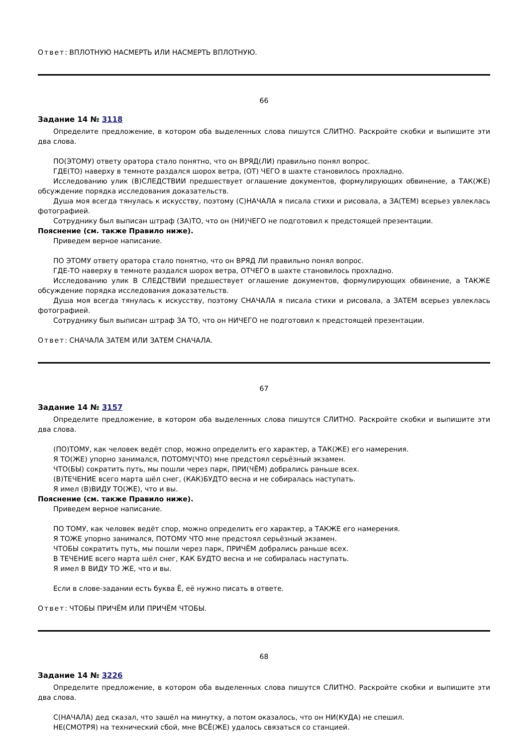Ответ: ВПЛОТНУЮ НАСМЕРТЬ ИЛИ НАСМЕРТЬ ВПЛОТНУЮ.
66
Задание 14 № 3118
Определите предложение, в котором оба выделенных слова пишутся СЛИТНО. Раскройте скобки и выпишите эти два слова.
ПО(ЭТОМУ) ответу оратора стало понятно, что он ВРЯД(ЛИ) правильно понял вопрос.
ГДЕ(ТО) наверху в темноте раздался шорох ветра, (ОТ) ЧЕГО в шахте становилось прохладно.
Исследованию улик (В)СЛЕДСТВИИ предшествует оглашение документов, формулирующих обвинение, а ТАК(ЖЕ) обсуждение порядка исследования доказательств.
Душа моя всегда тянулась к искусству, поэтому (С)НАЧАЛА я писала стихи и рисовала, а ЗА(ТЕМ) всерьез увлеклась фотографией.
Сотруднику был выписан штраф (ЗА)ТО, что он (НИ)ЧЕГО не подготовил к предстоящей презентации.
Пояснение (см. также Правило ниже).
Приведем верное написание.
ПО ЭТОМУ ответу оратора стало понятно, что он ВРЯД ЛИ правильно понял вопрос.
ГДЕ-ТО наверху в темноте раздался шорох ветра, ОТЧЕГО в шахте становилось прохладно.
Исследованию улик В СЛЕДСТВИИ предшествует оглашение документов, формулирующих обвинение, а ТАКЖЕ обсуждение порядка исследования доказательств.
Душа моя всегда тянулась к искусству, поэтому СНАЧАЛА я писала стихи и рисовала, а ЗАТЕМ всерьез увлеклась фотографией.
Сотруднику был выписан штраф ЗА ТО, что он НИЧЕГО не подготовил к предстоящей презентации.
Ответ: СНАЧАЛА ЗАТЕМ ИЛИ ЗАТЕМ СНАЧАЛА.
67
Задание 14 № 3157
Определите предложение, в котором оба выделенных слова пишутся СЛИТНО. Раскройте скобки и выпишите эти два слова.
(ПО)ТОМУ, как человек ведёт спор, можно определить его характер, а ТАК(ЖЕ) его намерения.
Я ТО(ЖЕ) упорно занимался, ПОТОМУ(ЧТО) мне предстоял серьёзный экзамен.
ЧТО(БЫ) сократить путь, мы пошли через парк, ПРИ(ЧЁМ) добрались раньше всех.
(В)ТЕЧЕНИЕ всего марта шёл снег, (КАК)БУДТО весна и не собиралась наступать.
Я имел (В)ВИДУ ТО(ЖЕ), что и вы.
Пояснение (см. также Правило ниже).
Приведем верное написание.
ПО ТОМУ, как человек ведёт спор, можно определить его характер, а ТАКЖЕ его намерения.
Я ТОЖЕ упорно занимался, ПОТОМУ ЧТО мне предстоял серьёзный экзамен.
ЧТОБЫ сократить путь, мы пошли через парк, ПРИЧЁМ добрались раньше всех.
В ТЕЧЕНИЕ всего марта шёл снег, КАК БУДТО весна и не собиралась наступать.
Я имел В ВИДУ ТО ЖЕ, что и вы.
Если в слове-задании есть буква Ё, её нужно писать в ответе.
Ответ: ЧТОБЫ ПРИЧЁМ ИЛИ ПРИЧЁМ ЧТОБЫ.
68
Задание 14 № 3226
Определите предложение, в котором оба выделенных слова пишутся СЛИТНО. Раскройте скобки и выпишите эти два слова.
С(НАЧАЛА) дед сказал, что зашёл на минутку, а потом оказалось, что он НИ(КУДА) не спешил.
НЕ(СМОТРЯ) на технический сбой, мне ВСЁ(ЖЕ) удалось связаться со станцией.